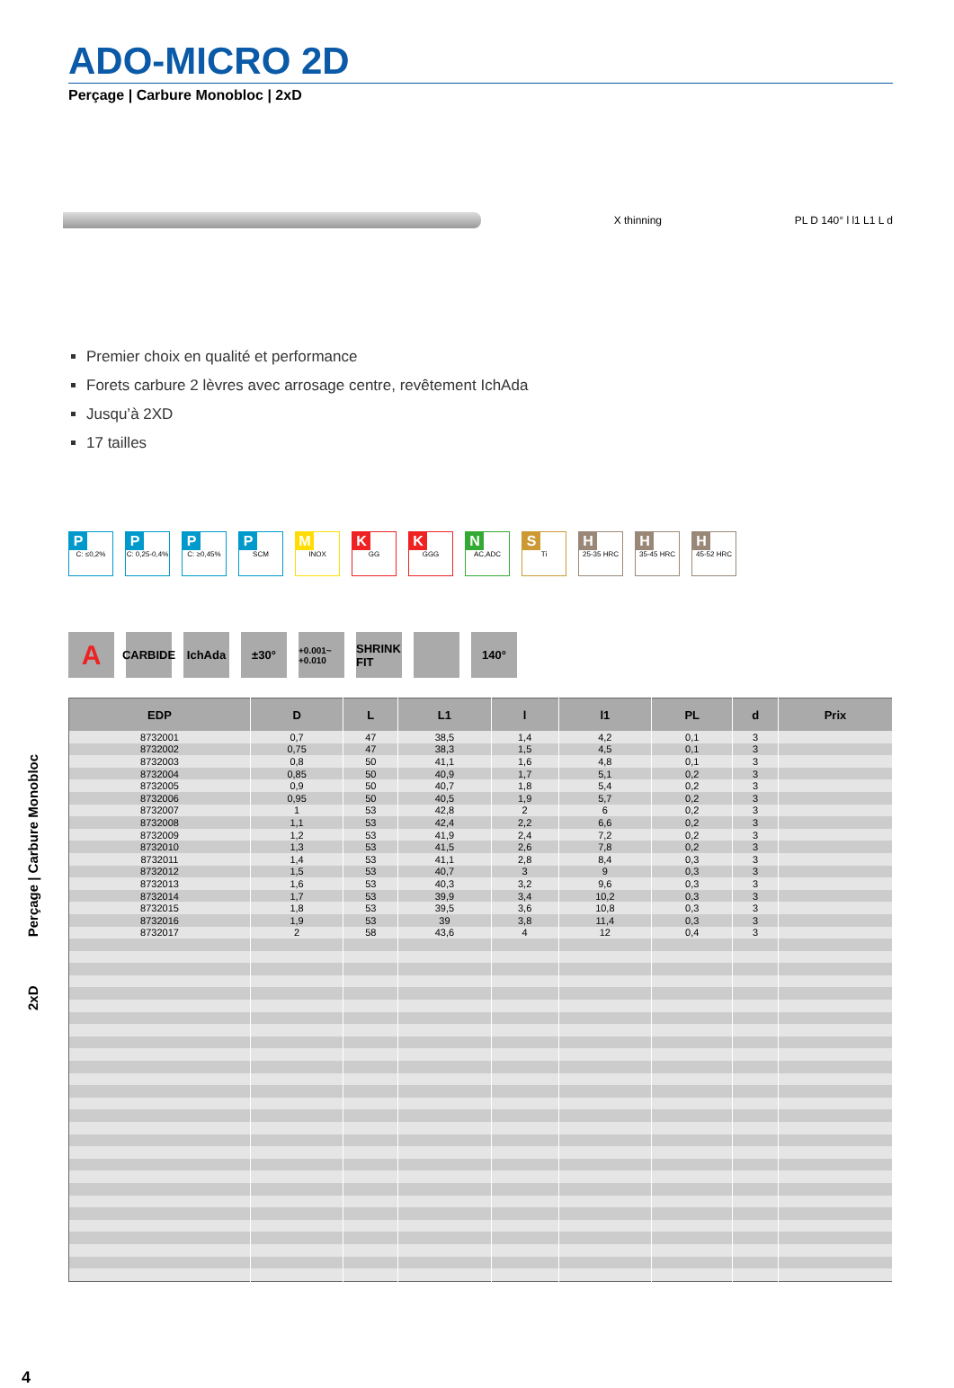2xD Perçage | Carbure Monobloc
ADO-MICRO 2D
Perçage | Carbure Monobloc | 2xD
X thinning PL D 140° l l1 L1 L d
Premier choix en qualité et performance
Forets carbure 2 lèvres avec arrosage centre, revêtement IchAda
Jusqu’à 2XD
17 tailles
P
C: ≤0,2%
P
C: 0,25-0,4%
P
C: ≥0,45%
P
SCM
M
INOX
K
GG
K
GGG
N
AC,ADC
S
Ti
H
25-35 HRC
H
35-45 HRC
H
45-52 HRC
A
CARBIDE
IchAda ±30°
+0.001~ +0.010
SHRINK FIT
140°
| EDP | D | L | L1 | l | l1 | PL | d | Prix |
| --- | --- | --- | --- | --- | --- | --- | --- | --- |
| 8732001 | 0,7 | 47 | 38,5 | 1,4 | 4,2 | 0,1 | 3 | |
| 8732002 | 0,75 | 47 | 38,3 | 1,5 | 4,5 | 0,1 | 3 | |
| 8732003 | 0,8 | 50 | 41,1 | 1,6 | 4,8 | 0,1 | 3 | |
| 8732004 | 0,85 | 50 | 40,9 | 1,7 | 5,1 | 0,2 | 3 | |
| 8732005 | 0,9 | 50 | 40,7 | 1,8 | 5,4 | 0,2 | 3 | |
| 8732006 | 0,95 | 50 | 40,5 | 1,9 | 5,7 | 0,2 | 3 | |
| 8732007 | 1 | 53 | 42,8 | 2 | 6 | 0,2 | 3 | |
| 8732008 | 1,1 | 53 | 42,4 | 2,2 | 6,6 | 0,2 | 3 | |
| 8732009 | 1,2 | 53 | 41,9 | 2,4 | 7,2 | 0,2 | 3 | |
| 8732010 | 1,3 | 53 | 41,5 | 2,6 | 7,8 | 0,2 | 3 | |
| 8732011 | 1,4 | 53 | 41,1 | 2,8 | 8,4 | 0,3 | 3 | |
| 8732012 | 1,5 | 53 | 40,7 | 3 | 9 | 0,3 | 3 | |
| 8732013 | 1,6 | 53 | 40,3 | 3,2 | 9,6 | 0,3 | 3 | |
| 8732014 | 1,7 | 53 | 39,9 | 3,4 | 10,2 | 0,3 | 3 | |
| 8732015 | 1,8 | 53 | 39,5 | 3,6 | 10,8 | 0,3 | 3 | |
| 8732016 | 1,9 | 53 | 39 | 3,8 | 11,4 | 0,3 | 3 | |
| 8732017 | 2 | 58 | 43,6 | 4 | 12 | 0,4 | 3 | |
4